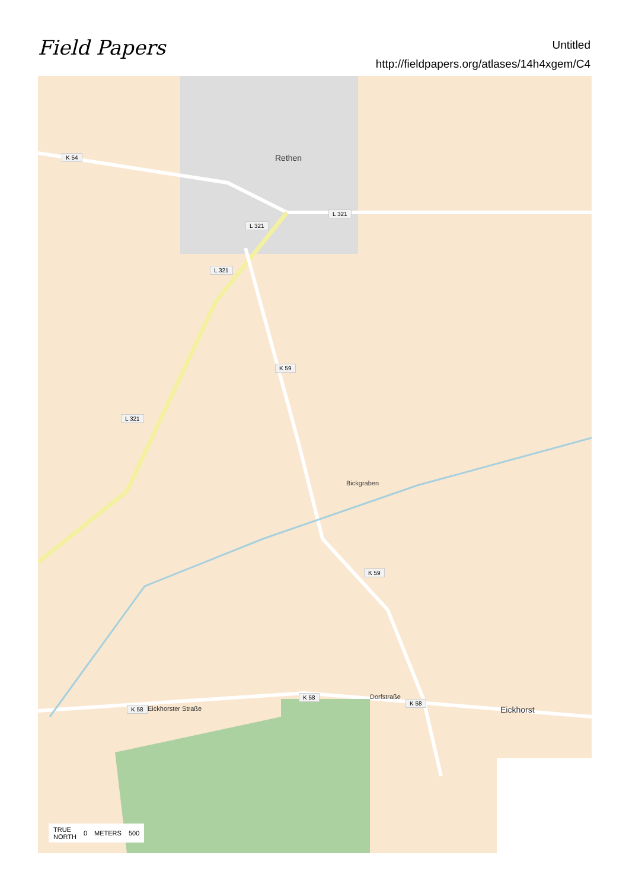Field Papers
Untitled
http://fieldpapers.org/atlases/14h4xgem/C4
Rethen K 54
L 321
L 321
L 321
L 321
K 59
K 59
K 58
K 58
K 58
Eickhorster Straße
Dorfstraße
Eickhorst
Bickgraben
TRUE
NORTH 0 METERS 500